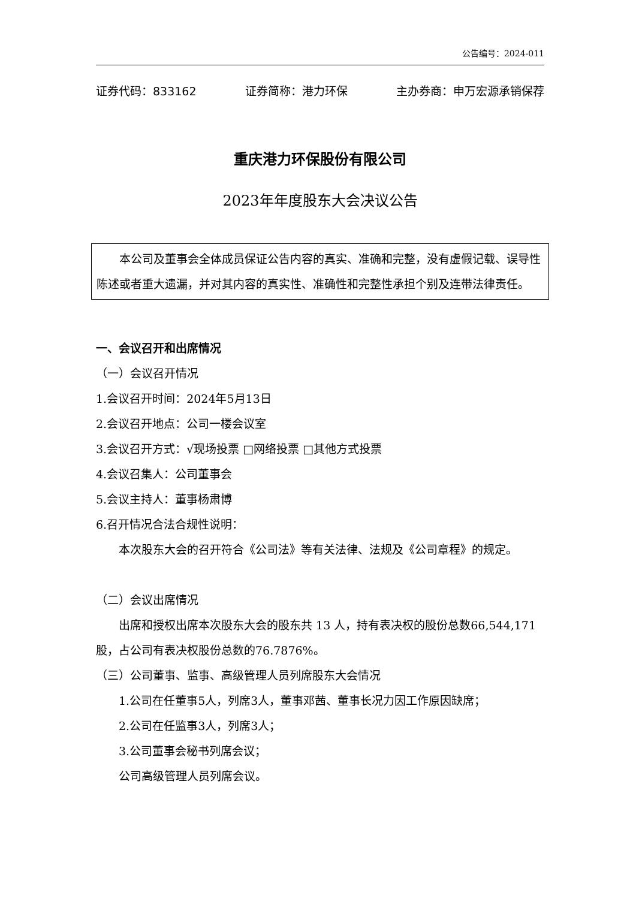公告编号：2024-011
证券代码：833162 证券简称：港力环保 主办券商：申万宏源承销保荐
重庆港力环保股份有限公司
2023年年度股东大会决议公告
本公司及董事会全体成员保证公告内容的真实、准确和完整，没有虚假记载、误导性陈述或者重大遗漏，并对其内容的真实性、准确性和完整性承担个别及连带法律责任。
一、会议召开和出席情况
（一）会议召开情况
1.会议召开时间：2024年5月13日
2.会议召开地点：公司一楼会议室
3.会议召开方式：√现场投票 □网络投票 □其他方式投票
4.会议召集人：公司董事会
5.会议主持人：董事杨肃博
6.召开情况合法合规性说明：
本次股东大会的召开符合《公司法》等有关法律、法规及《公司章程》的规定。
（二）会议出席情况
出席和授权出席本次股东大会的股东共 13 人，持有表决权的股份总数66,544,171股，占公司有表决权股份总数的76.7876%。
（三）公司董事、监事、高级管理人员列席股东大会情况
1.公司在任董事5人，列席3人，董事邓茜、董事长况力因工作原因缺席；
2.公司在任监事3人，列席3人；
3.公司董事会秘书列席会议；
公司高级管理人员列席会议。